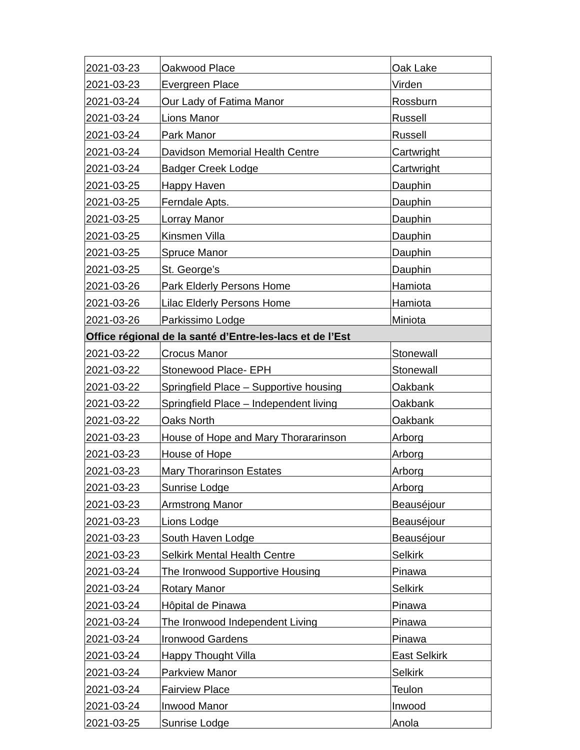| 2021-03-23 | Oakwood Place | Oak Lake |
| 2021-03-23 | Evergreen Place | Virden |
| 2021-03-24 | Our Lady of Fatima Manor | Rossburn |
| 2021-03-24 | Lions Manor | Russell |
| 2021-03-24 | Park Manor | Russell |
| 2021-03-24 | Davidson Memorial Health Centre | Cartwright |
| 2021-03-24 | Badger Creek Lodge | Cartwright |
| 2021-03-25 | Happy Haven | Dauphin |
| 2021-03-25 | Ferndale Apts. | Dauphin |
| 2021-03-25 | Lorray Manor | Dauphin |
| 2021-03-25 | Kinsmen Villa | Dauphin |
| 2021-03-25 | Spruce Manor | Dauphin |
| 2021-03-25 | St. George’s | Dauphin |
| 2021-03-26 | Park Elderly Persons Home | Hamiota |
| 2021-03-26 | Lilac Elderly Persons Home | Hamiota |
| 2021-03-26 | Parkissimo Lodge | Miniota |
| Office régional de la santé d’Entre-les-lacs et de l’Est | | |
| 2021-03-22 | Crocus Manor | Stonewall |
| 2021-03-22 | Stonewood Place- EPH | Stonewall |
| 2021-03-22 | Springfield Place – Supportive housing | Oakbank |
| 2021-03-22 | Springfield Place – Independent living | Oakbank |
| 2021-03-22 | Oaks North | Oakbank |
| 2021-03-23 | House of Hope and Mary Thorararinson | Arborg |
| 2021-03-23 | House of Hope | Arborg |
| 2021-03-23 | Mary Thorarinson Estates | Arborg |
| 2021-03-23 | Sunrise Lodge | Arborg |
| 2021-03-23 | Armstrong Manor | Beauséjour |
| 2021-03-23 | Lions Lodge | Beauséjour |
| 2021-03-23 | South Haven Lodge | Beauséjour |
| 2021-03-23 | Selkirk Mental Health Centre | Selkirk |
| 2021-03-24 | The Ironwood Supportive Housing | Pinawa |
| 2021-03-24 | Rotary Manor | Selkirk |
| 2021-03-24 | Hôpital de Pinawa | Pinawa |
| 2021-03-24 | The Ironwood Independent Living | Pinawa |
| 2021-03-24 | Ironwood Gardens | Pinawa |
| 2021-03-24 | Happy Thought Villa | East Selkirk |
| 2021-03-24 | Parkview Manor | Selkirk |
| 2021-03-24 | Fairview Place | Teulon |
| 2021-03-24 | Inwood Manor | Inwood |
| 2021-03-25 | Sunrise Lodge | Anola |